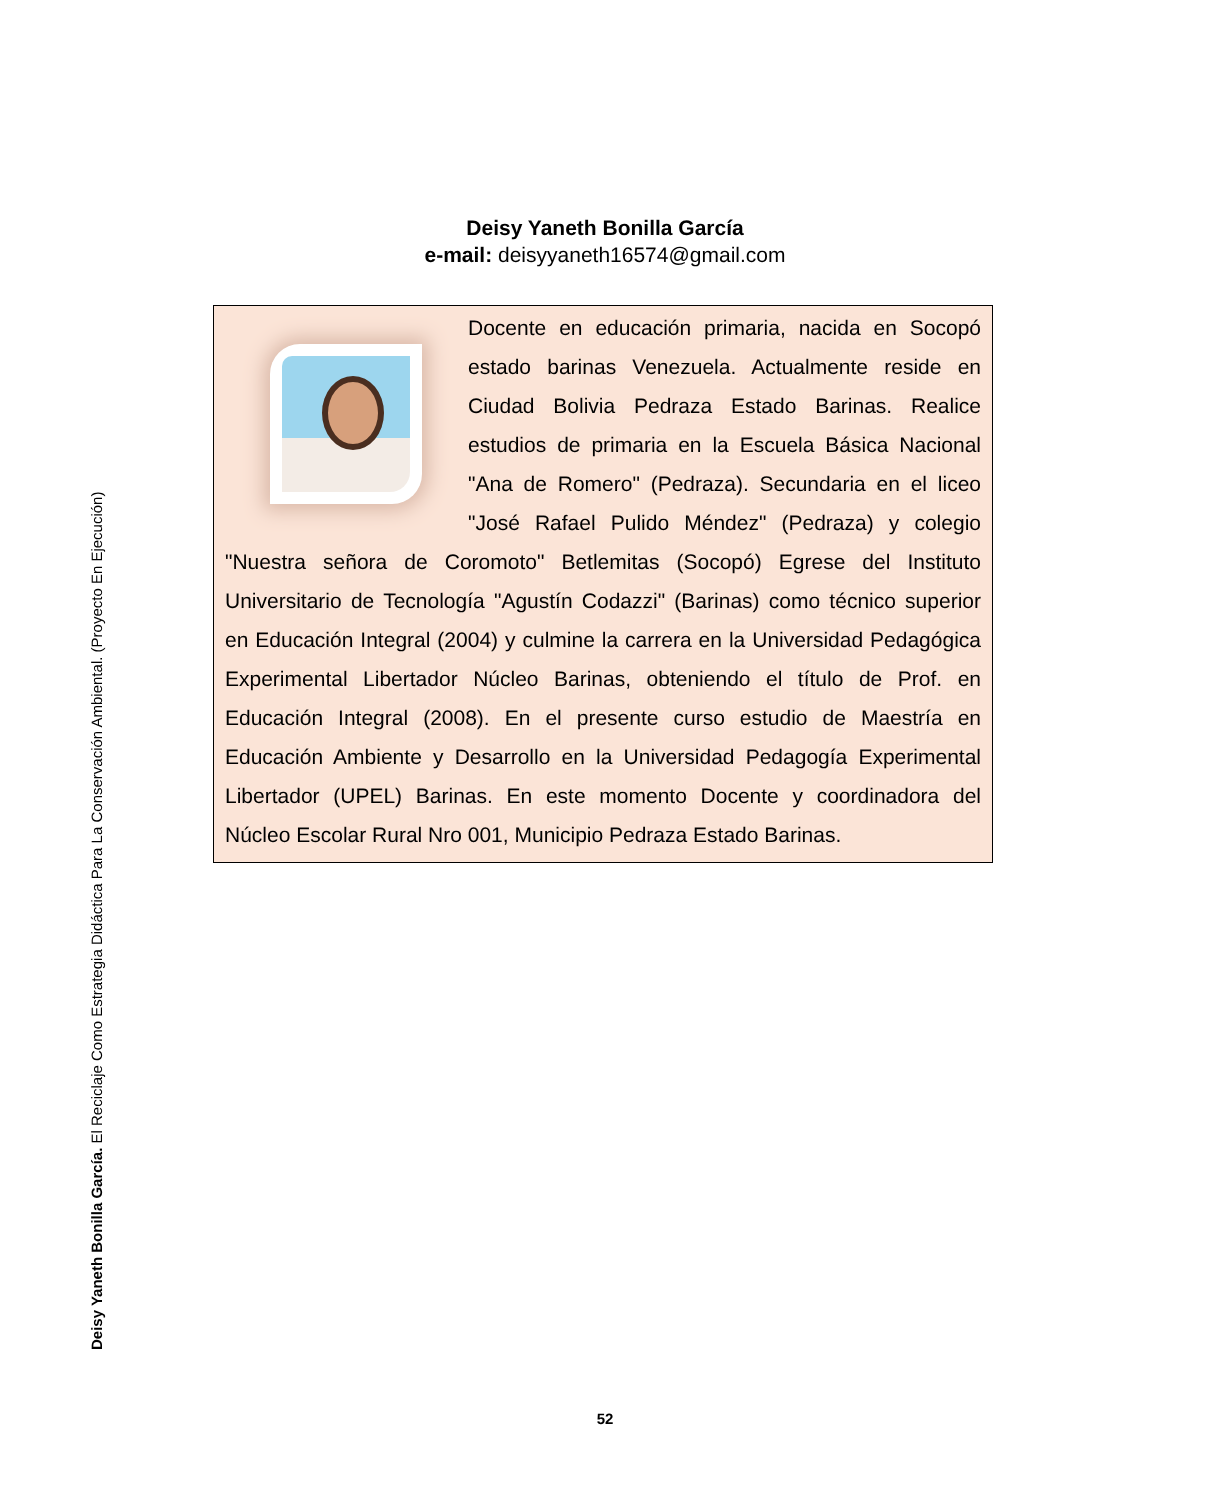Deisy Yaneth Bonilla García. El Reciclaje Como Estrategia Didáctica Para La Conservación Ambiental. (Proyecto En Ejecución)
Deisy Yaneth Bonilla García
e-mail: deisyyaneth16574@gmail.com
Docente en educación primaria, nacida en Socopó estado barinas Venezuela. Actualmente reside en Ciudad Bolivia Pedraza Estado Barinas. Realice estudios de primaria en la Escuela Básica Nacional "Ana de Romero" (Pedraza). Secundaria en el liceo "José Rafael Pulido Méndez" (Pedraza) y colegio "Nuestra señora de Coromoto" Betlemitas (Socopó) Egrese del Instituto Universitario de Tecnología "Agustín Codazzi" (Barinas) como técnico superior en Educación Integral (2004) y culmine la carrera en la Universidad Pedagógica Experimental Libertador Núcleo Barinas, obteniendo el título de Prof. en Educación Integral (2008). En el presente curso estudio de Maestría en Educación Ambiente y Desarrollo en la Universidad Pedagogía Experimental Libertador (UPEL) Barinas. En este momento Docente y coordinadora del Núcleo Escolar Rural Nro 001, Municipio Pedraza Estado Barinas.
52